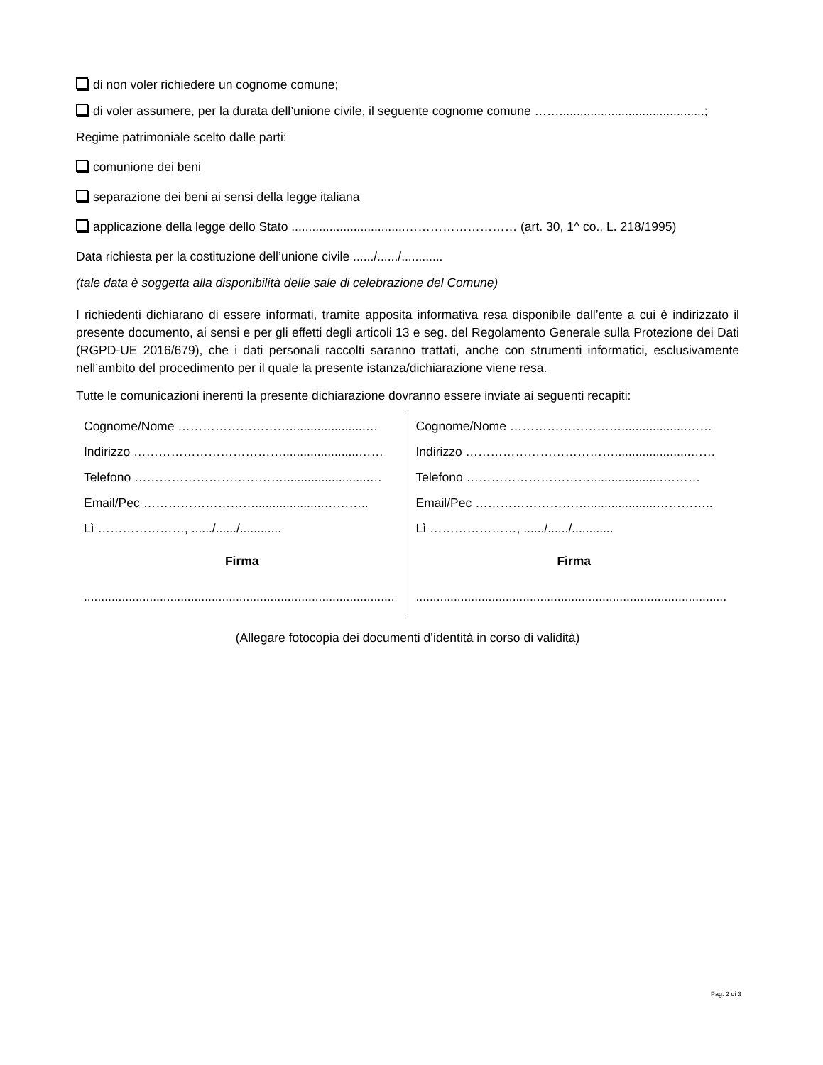di non voler richiedere un cognome comune;
di voler assumere, per la durata dell’unione civile, il seguente cognome comune ……..........................................;
Regime patrimoniale scelto dalle parti:
comunione dei beni
separazione dei beni ai sensi della legge italiana
applicazione della legge dello Stato .................................……………………… (art. 30, 1^ co., L. 218/1995)
Data richiesta per la costituzione dell’unione civile ....../....../............
(tale data è soggetta alla disponibilità delle sale di celebrazione del Comune)
I richiedenti dichiarano di essere informati, tramite apposita informativa resa disponibile dall’ente a cui è indirizzato il presente documento, ai sensi e per gli effetti degli articoli 13 e seg. del Regolamento Generale sulla Protezione dei Dati (RGPD-UE 2016/679), che i dati personali raccolti saranno trattati, anche con strumenti informatici, esclusivamente nell’ambito del procedimento per il quale la presente istanza/dichiarazione viene resa.
Tutte le comunicazioni inerenti la presente dichiarazione dovranno essere inviate ai seguenti recapiti:
| Cognome/Nome ………………………......................… Indirizzo ………………………………......................…… Telefono ……………………………….........................… Email/Pec ………………………....................……….. Lì …………………, ....../....../............ Firma .......................................................................................... | Cognome/Nome ………………………...................…… Indirizzo ………………………………......................…… Telefono ………………………….....................……… Email/Pec ………………………....................………….. Lì …………………, ....../....../............ Firma .......................................................................................... |
(Allegare fotocopia dei documenti d’identità in corso di validità)
Pag. 2 di 3